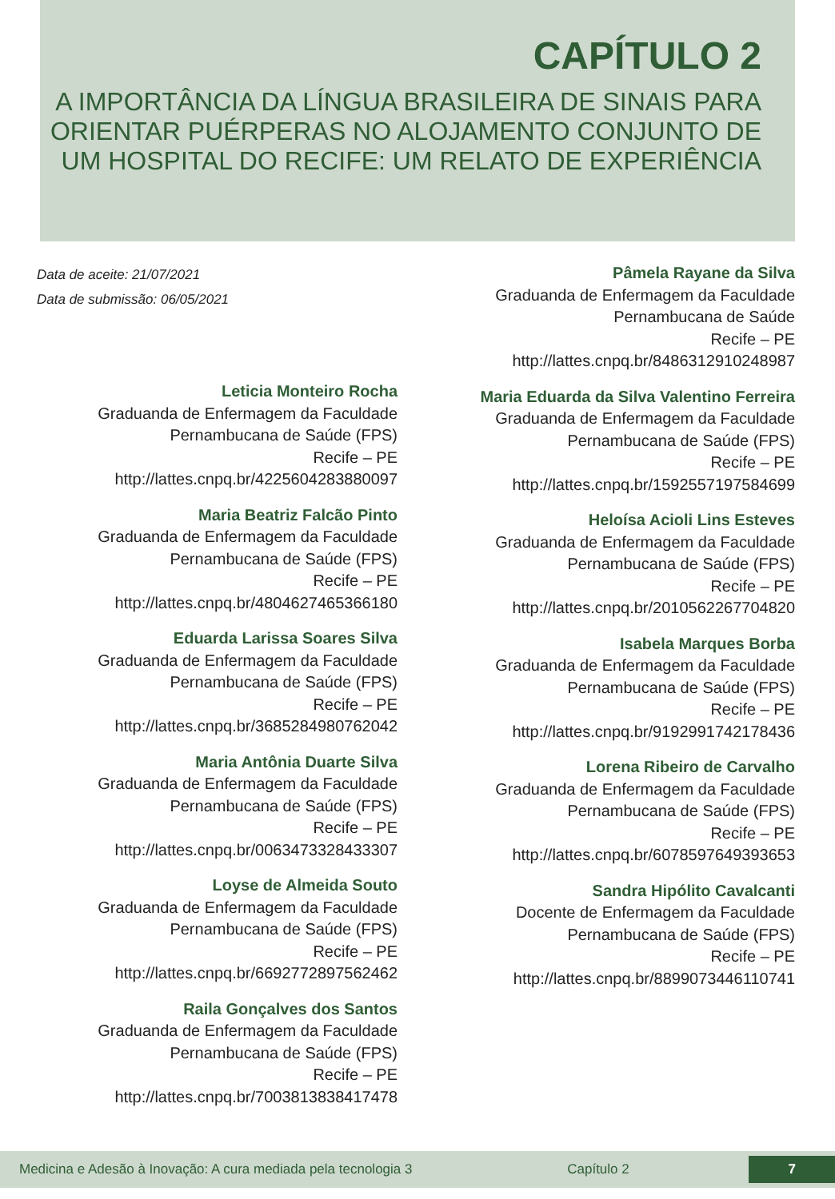CAPÍTULO 2
A IMPORTÂNCIA DA LÍNGUA BRASILEIRA DE SINAIS PARA ORIENTAR PUÉRPERAS NO ALOJAMENTO CONJUNTO DE UM HOSPITAL DO RECIFE: UM RELATO DE EXPERIÊNCIA
Data de aceite: 21/07/2021
Data de submissão: 06/05/2021
Leticia Monteiro Rocha
Graduanda de Enfermagem da Faculdade
Pernambucana de Saúde (FPS)
Recife – PE
http://lattes.cnpq.br/4225604283880097
Maria Beatriz Falcão Pinto
Graduanda de Enfermagem da Faculdade
Pernambucana de Saúde (FPS)
Recife – PE
http://lattes.cnpq.br/4804627465366180
Eduarda Larissa Soares Silva
Graduanda de Enfermagem da Faculdade
Pernambucana de Saúde (FPS)
Recife – PE
http://lattes.cnpq.br/3685284980762042
Maria Antônia Duarte Silva
Graduanda de Enfermagem da Faculdade
Pernambucana de Saúde (FPS)
Recife – PE
http://lattes.cnpq.br/0063473328433307
Loyse de Almeida Souto
Graduanda de Enfermagem da Faculdade
Pernambucana de Saúde (FPS)
Recife – PE
http://lattes.cnpq.br/6692772897562462
Raila Gonçalves dos Santos
Graduanda de Enfermagem da Faculdade
Pernambucana de Saúde (FPS)
Recife – PE
http://lattes.cnpq.br/7003813838417478
Pâmela Rayane da Silva
Graduanda de Enfermagem da Faculdade
Pernambucana de Saúde
Recife – PE
http://lattes.cnpq.br/8486312910248987
Maria Eduarda da Silva Valentino Ferreira
Graduanda de Enfermagem da Faculdade
Pernambucana de Saúde (FPS)
Recife – PE
http://lattes.cnpq.br/1592557197584699
Heloísa Acioli Lins Esteves
Graduanda de Enfermagem da Faculdade
Pernambucana de Saúde (FPS)
Recife – PE
http://lattes.cnpq.br/2010562267704820
Isabela Marques Borba
Graduanda de Enfermagem da Faculdade
Pernambucana de Saúde (FPS)
Recife – PE
http://lattes.cnpq.br/9192991742178436
Lorena Ribeiro de Carvalho
Graduanda de Enfermagem da Faculdade
Pernambucana de Saúde (FPS)
Recife – PE
http://lattes.cnpq.br/6078597649393653
Sandra Hipólito Cavalcanti
Docente de Enfermagem da Faculdade
Pernambucana de Saúde (FPS)
Recife – PE
http://lattes.cnpq.br/8899073446110741
Medicina e Adesão à Inovação: A cura mediada pela tecnologia 3 Capítulo 2 7